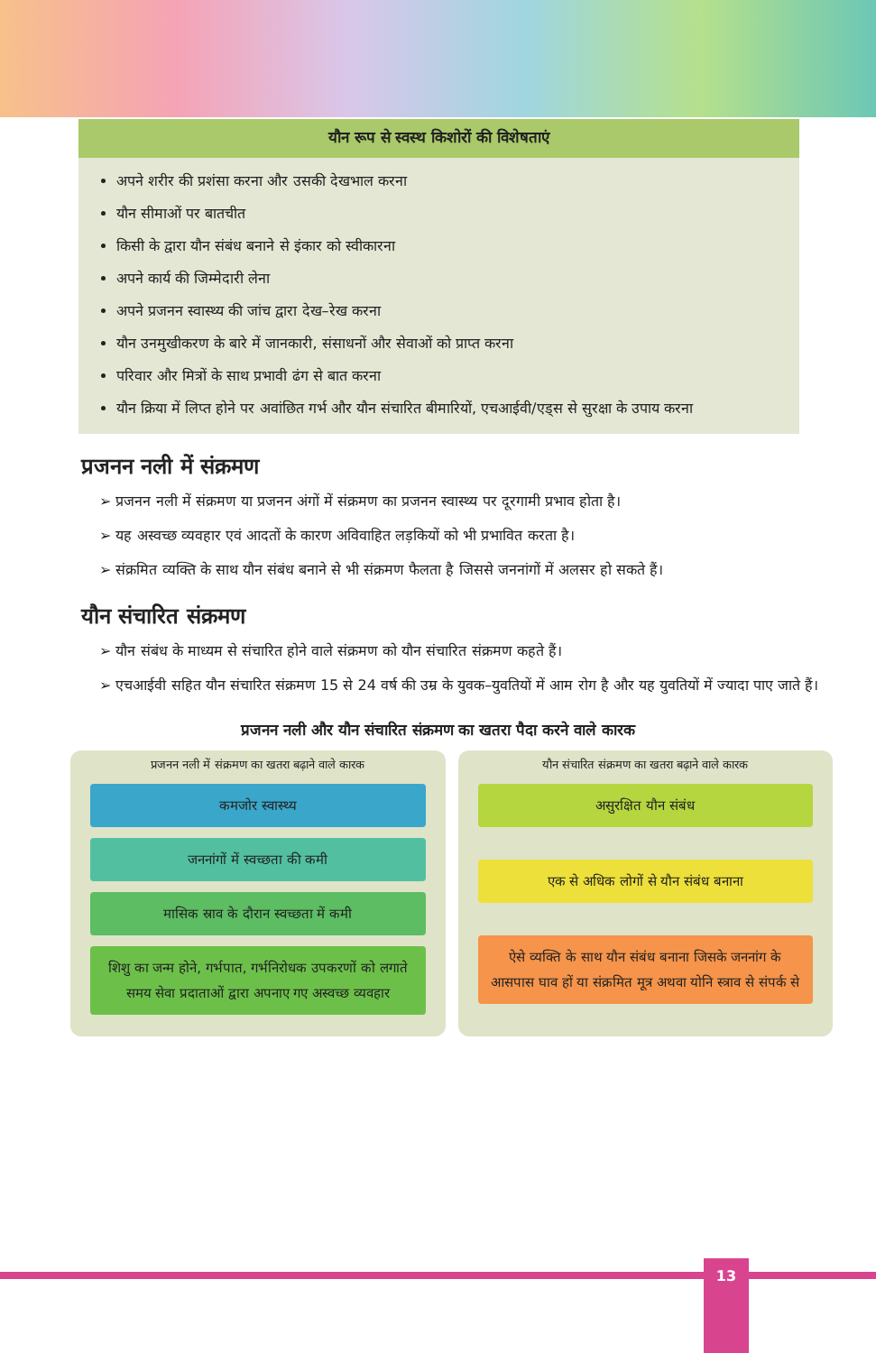यौन रूप से स्वस्थ किशोरों की विशेषताएं
अपने शरीर की प्रशंसा करना और उसकी देखभाल करना
यौन सीमाओं पर बातचीत
किसी के द्वारा यौन संबंध बनाने से इंकार को स्वीकारना
अपने कार्य की जिम्मेदारी लेना
अपने प्रजनन स्वास्थ्य की जांच द्वारा देख–रेख करना
यौन उनमुखीकरण के बारे में जानकारी, संसाधनों और सेवाओं को प्राप्त करना
परिवार और मित्रों के साथ प्रभावी ढंग से बात करना
यौन क्रिया में लिप्त होने पर अवांछित गर्भ और यौन संचारित बीमारियों, एचआईवी/एड्स से सुरक्षा के उपाय करना
प्रजनन नली में संक्रमण
➢ प्रजनन नली में संक्रमण या प्रजनन अंगों में संक्रमण का प्रजनन स्वास्थ्य पर दूरगामी प्रभाव होता है।
➢ यह अस्वच्छ व्यवहार एवं आदतों के कारण अविवाहित लड़कियों को भी प्रभावित करता है।
➢ संक्रमित व्यक्ति के साथ यौन संबंध बनाने से भी संक्रमण फैलता है जिससे जननांगों में अलसर हो सकते हैं।
यौन संचारित संक्रमण
➢ यौन संबंध के माध्यम से संचारित होने वाले संक्रमण को यौन संचारित संक्रमण कहते हैं।
➢ एचआईवी सहित यौन संचारित संक्रमण 15 से 24 वर्ष की उम्र के युवक–युवतियों में आम रोग है और यह युवतियों में ज्यादा पाए जाते हैं।
प्रजनन नली और यौन संचारित संक्रमण का खतरा पैदा करने वाले कारक
प्रजनन नली में संक्रमण का खतरा बढ़ाने वाले कारक
कमजोर स्वास्थ्य
जननांगों में स्वच्छता की कमी
मासिक स्राव के दौरान स्वच्छता में कमी
शिशु का जन्म होने, गर्भपात, गर्भनिरोधक उपकरणों को लगाते समय सेवा प्रदाताओं द्वारा अपनाए गए अस्वच्छ व्यवहार
यौन संचारित संक्रमण का खतरा बढ़ाने वाले कारक
असुरक्षित यौन संबंध
एक से अधिक लोगों से यौन संबंध बनाना
ऐसे व्यक्ति के साथ यौन संबंध बनाना जिसके जननांग के आसपास घाव हों या संक्रमित मूत्र अथवा योनि स्त्राव से संपर्क से
13